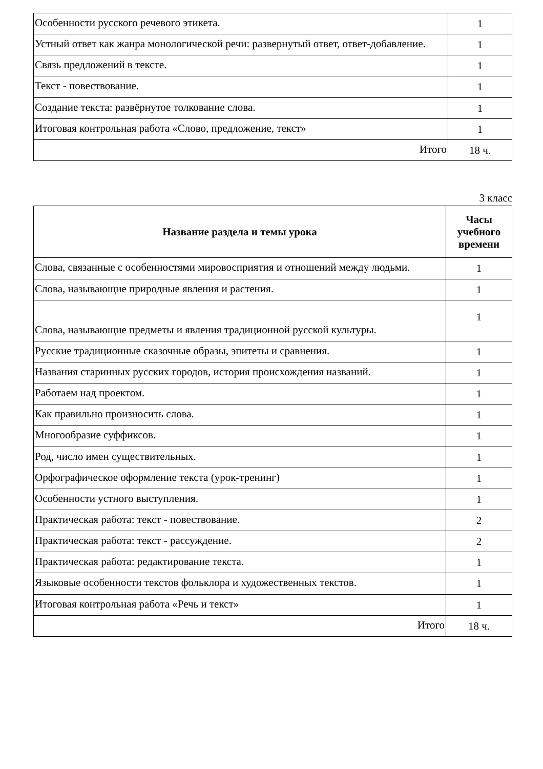| Особенности русского речевого этикета. | 1 |
| Устный ответ как жанра монологической речи: развернутый ответ, ответ-добавление. | 1 |
| Связь предложений в тексте. | 1 |
| Текст - повествование. | 1 |
| Создание текста: развёрнутое толкование слова. | 1 |
| Итоговая контрольная работа «Слово, предложение, текст» | 1 |
| Итого | 18 ч. |
3 класс
| Название раздела и темы урока | Часы учебного времени |
| --- | --- |
| Слова, связанные с особенностями мировосприятия и отношений между людьми. | 1 |
| Слова, называющие природные явления и растения. | 1 |
| Слова, называющие предметы и явления традиционной русской культуры. | 1 |
| Русские традиционные сказочные образы, эпитеты и сравнения. | 1 |
| Названия старинных русских городов, история происхождения названий. | 1 |
| Работаем над проектом. | 1 |
| Как правильно произносить слова. | 1 |
| Многообразие суффиксов. | 1 |
| Род, число имен существительных. | 1 |
| Орфографическое оформление текста (урок-тренинг) | 1 |
| Особенности устного выступления. | 1 |
| Практическая работа: текст - повествование. | 2 |
| Практическая работа: текст - рассуждение. | 2 |
| Практическая работа: редактирование текста. | 1 |
| Языковые особенности текстов фольклора и художественных текстов. | 1 |
| Итоговая контрольная работа «Речь и текст» | 1 |
| Итого | 18 ч. |